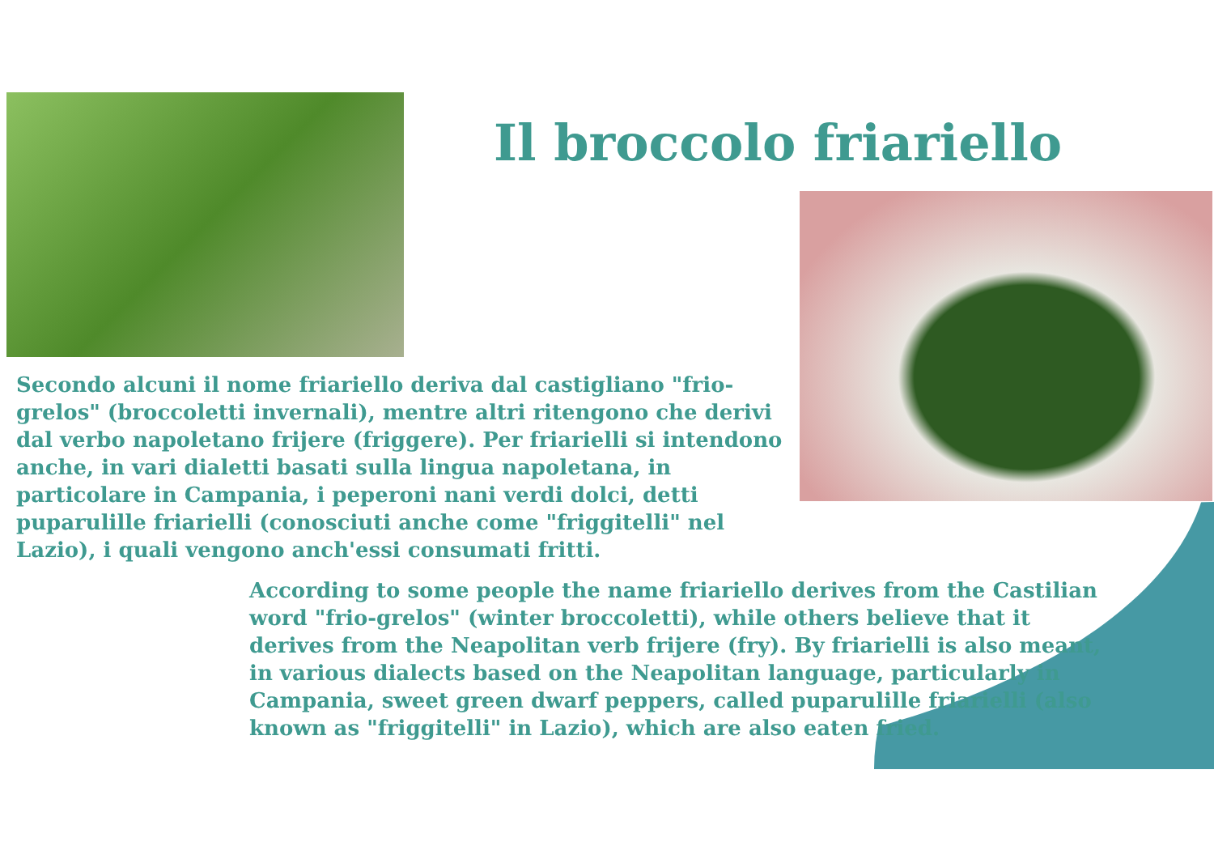Il broccolo friariello
Secondo alcuni il nome friariello deriva dal castigliano "frio-grelos" (broccoletti invernali), mentre altri ritengono che derivi dal verbo napoletano frijere (friggere). Per friarielli si intendono anche, in vari dialetti basati sulla lingua napoletana, in particolare in Campania, i peperoni nani verdi dolci, detti puparulille friarielli (conosciuti anche come "friggitelli" nel Lazio), i quali vengono anch'essi consumati fritti.
According to some people the name friariello derives from the Castilian word "frio-grelos" (winter broccoletti), while others believe that it derives from the Neapolitan verb frijere (fry). By friarielli is also meant, in various dialects based on the Neapolitan language, particularly in Campania, sweet green dwarf peppers, called puparulille friarielli (also known as "friggitelli" in Lazio), which are also eaten fried.